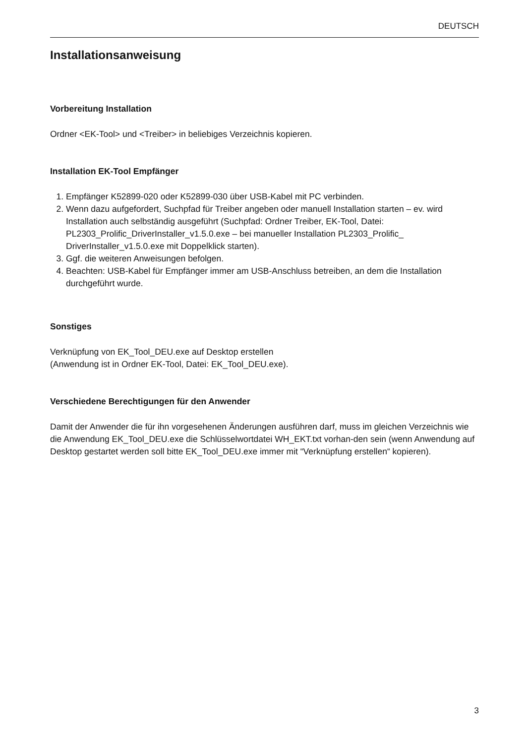DEUTSCH
Installationsanweisung
Vorbereitung Installation
Ordner <EK-Tool> und <Treiber> in beliebiges Verzeichnis kopieren.
Installation EK-Tool Empfänger
1. Empfänger K52899-020 oder K52899-030 über USB-Kabel mit PC verbinden.
2. Wenn dazu aufgefordert, Suchpfad für Treiber angeben oder manuell Installation starten – ev. wird Installation auch selbständig ausgeführt (Suchpfad: Ordner Treiber, EK-Tool, Datei: PL2303_Prolific_DriverInstaller_v1.5.0.exe – bei manueller Installation PL2303_Prolific_ DriverInstaller_v1.5.0.exe mit Doppelklick starten).
3. Ggf. die weiteren Anweisungen befolgen.
4. Beachten: USB-Kabel für Empfänger immer am USB-Anschluss betreiben, an dem die Installation durchgeführt wurde.
Sonstiges
Verknüpfung von EK_Tool_DEU.exe auf Desktop erstellen
(Anwendung ist in Ordner EK-Tool, Datei: EK_Tool_DEU.exe).
Verschiedene Berechtigungen für den Anwender
Damit der Anwender die für ihn vorgesehenen Änderungen ausführen darf, muss im gleichen Verzeichnis wie die Anwendung EK_Tool_DEU.exe die Schlüsselwortdatei WH_EKT.txt vorhan-den sein (wenn Anwendung auf Desktop gestartet werden soll bitte EK_Tool_DEU.exe immer mit “Verknüpfung erstellen“ kopieren).
3